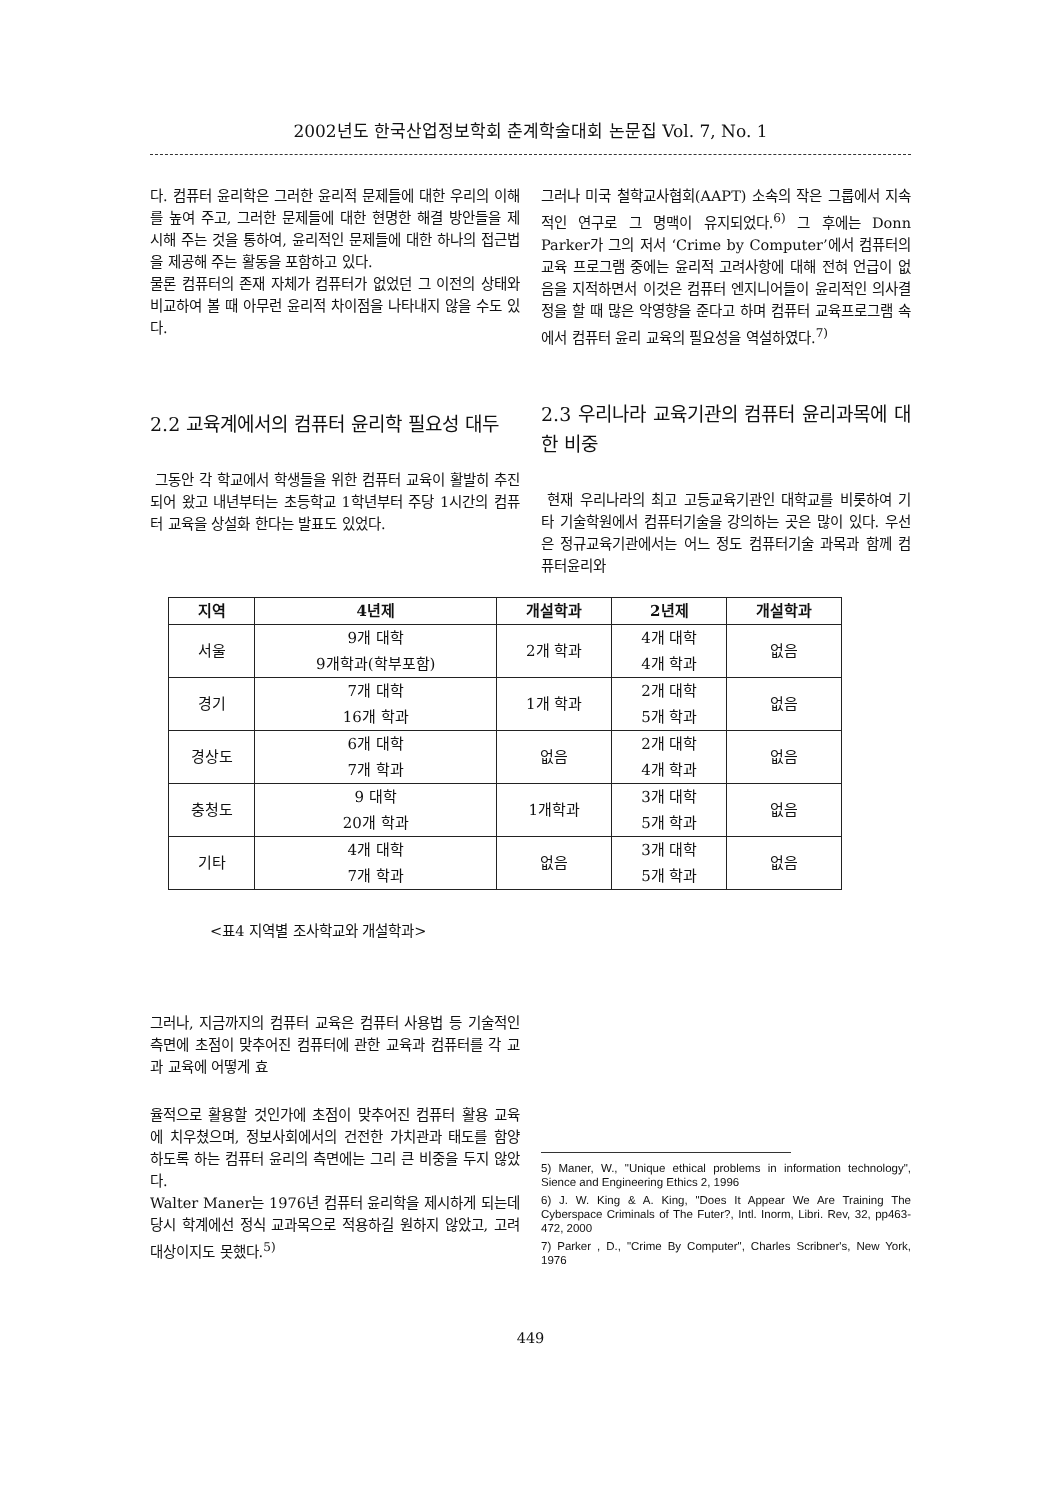2002년도 한국산업정보학회 춘계학술대회 논문집 Vol. 7, No. 1
다. 컴퓨터 윤리학은 그러한 윤리적 문제들에 대한 우리의 이해를 높여 주고, 그러한 문제들에 대한 현명한 해결 방안들을 제시해 주는 것을 통하여, 윤리적인 문제들에 대한 하나의 접근법을 제공해 주는 활동을 포함하고 있다.
물론 컴퓨터의 존재 자체가 컴퓨터가 없었던 그 이전의 상태와 비교하여 볼 때 아무런 윤리적 차이점을 나타내지 않을 수도 있다.
2.2 교육계에서의 컴퓨터 윤리학 필요성 대두
그동안 각 학교에서 학생들을 위한 컴퓨터 교육이 활발히 추진되어 왔고 내년부터는 초등학교 1학년부터 주당 1시간의 컴퓨터 교육을 상설화 한다는 발표도 있었다.
그러나 미국 철학교사협회(AAPT) 소속의 작은 그룹에서 지속적인 연구로 그 명맥이 유지되었다.<sup>6)</sup> 그 후에는 Donn Parker가 그의 저서 ‘Crime by Computer’에서 컴퓨터의 교육 프로그램 중에는 윤리적 고려사항에 대해 전혀 언급이 없음을 지적하면서 이것은 컴퓨터 엔지니어들이 윤리적인 의사결정을 할 때 많은 악영향을 준다고 하며 컴퓨터 교육프로그램 속에서 컴퓨터 윤리 교육의 필요성을 역설하였다.<sup>7)</sup>
2.3 우리나라 교육기관의 컴퓨터 윤리과목에 대한 비중
현재 우리나라의 최고 고등교육기관인 대학교를 비롯하여 기타 기술학원에서 컴퓨터기술을 강의하는 곳은 많이 있다. 우선은 정규교육기관에서는 어느 정도 컴퓨터기술 과목과 함께 컴퓨터윤리와
| 지역 | 4년제 | 개설학과 | 2년제 | 개설학과 |
| --- | --- | --- | --- | --- |
| 서울 | 9개 대학 9개학과(학부포함) | 2개 학과 | 4개 대학 4개 학과 | 없음 |
| 경기 | 7개 대학 16개 학과 | 1개 학과 | 2개 대학 5개 학과 | 없음 |
| 경상도 | 6개 대학 7개 학과 | 없음 | 2개 대학 4개 학과 | 없음 |
| 충청도 | 9 대학 20개 학과 | 1개학과 | 3개 대학 5개 학과 | 없음 |
| 기타 | 4개 대학 7개 학과 | 없음 | 3개 대학 5개 학과 | 없음 |
<표4 지역별 조사학교와 개설학과>
그러나, 지금까지의 컴퓨터 교육은 컴퓨터 사용법 등 기술적인 측면에 초점이 맞추어진 컴퓨터에 관한 교육과 컴퓨터를 각 교과 교육에 어떻게 효
율적으로 활용할 것인가에 초점이 맞추어진 컴퓨터 활용 교육에 치우쳤으며, 정보사회에서의 건전한 가치관과 태도를 함양하도록 하는 컴퓨터 윤리의 측면에는 그리 큰 비중을 두지 않았다.
Walter Maner는 1976년 컴퓨터 윤리학을 제시하게 되는데 당시 학계에선 정식 교과목으로 적용하길 원하지 않았고, 고려 대상이지도 못했다.<sup>5)</sup>
5) Maner, W., "Unique ethical problems in information technology", Sience and Engineering Ethics 2, 1996
6) J. W. King & A. King, "Does It Appear We Are Training The Cyberspace Criminals of The Futer?, Intl. Inorm, Libri. Rev, 32, pp463-472, 2000
7) Parker , D., "Crime By Computer", Charles Scribner's, New York, 1976
449